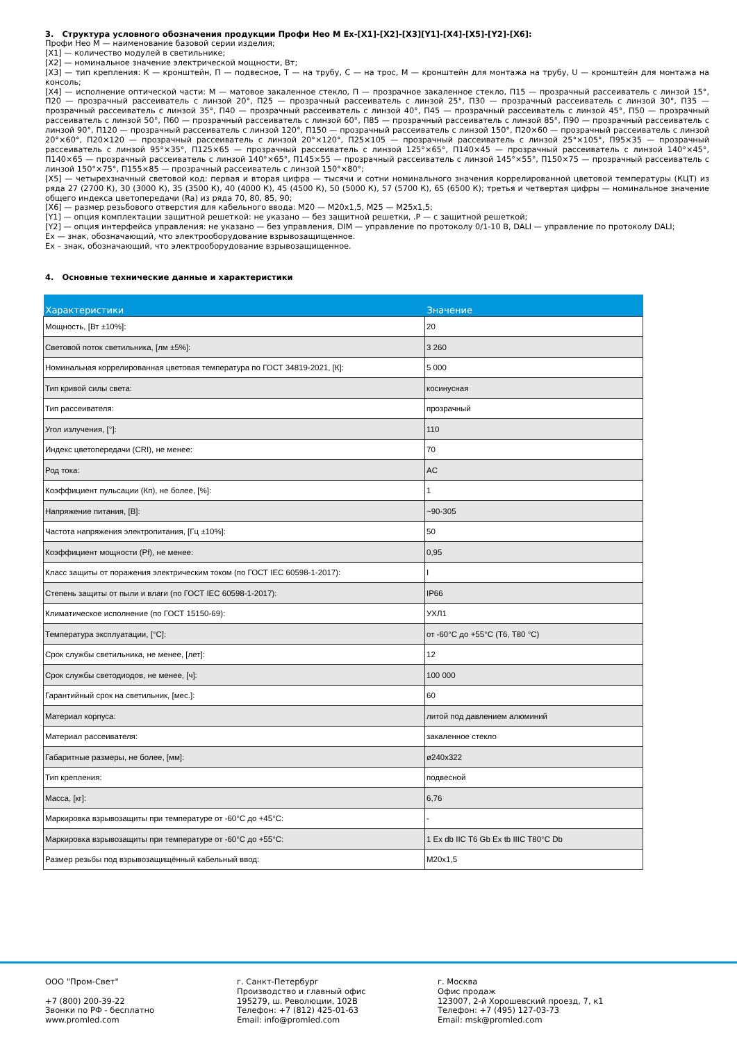3. Структура условного обозначения продукции Профи Нео М Ex-[X1]-[X2]-[X3][Y1]-[X4]-[X5]-[Y2]-[X6]:
Профи Нео М — наименование базовой серии изделия;
[X1] — количество модулей в светильнике;
[X2] — номинальное значение электрической мощности, Вт;
[X3] — тип крепления: К — кронштейн, П — подвесное, Т — на трубу, С — на трос, М — кронштейн для монтажа на трубу, U — кронштейн для монтажа на консоль;
[X4] — исполнение оптической части: М — матовое закаленное стекло, П — прозрачное закаленное стекло, П15 — прозрачный рассеиватель с линзой 15°, П20 — прозрачный рассеиватель с линзой 20°, П25 — прозрачный рассеиватель с линзой 25°, П30 — прозрачный рассеиватель с линзой 30°, П35 — прозрачный рассеиватель с линзой 35°, П40 — прозрачный рассеиватель с линзой 40°, П45 — прозрачный рассеиватель с линзой 45°, П50 — прозрачный рассеиватель с линзой 50°, П60 — прозрачный рассеиватель с линзой 60°, П85 — прозрачный рассеиватель с линзой 85°, П90 — прозрачный рассеиватель с линзой 90°, П120 — прозрачный рассеиватель с линзой 120°, П150 — прозрачный рассеиватель с линзой 150°, П20×60 — прозрачный рассеиватель с линзой 20°×60°, П20×120 — прозрачный рассеиватель с линзой 20°×120°, П25×105 — прозрачный рассеиватель с линзой 25°×105°, П95×35 — прозрачный рассеиватель с линзой 95°×35°, П125×65 — прозрачный рассеиватель с линзой 125°×65°, П140×45 — прозрачный рассеиватель с линзой 140°×45°, П140×65 — прозрачный рассеиватель с линзой 140°×65°, П145×55 — прозрачный рассеиватель с линзой 145°×55°, П150×75 — прозрачный рассеиватель с линзой 150°×75°, П155×85 — прозрачный рассеиватель с линзой 150°×80°;
[X5] — четырехзначный световой код: первая и вторая цифра — тысячи и сотни номинального значения коррелированной цветовой температуры (КЦТ) из ряда 27 (2700 К), 30 (3000 К), 35 (3500 К), 40 (4000 К), 45 (4500 К), 50 (5000 К), 57 (5700 К), 65 (6500 К); третья и четвертая цифры — номинальное значение общего индекса цветопередачи (Ra) из ряда 70, 80, 85, 90;
[X6] — размер резьбового отверстия для кабельного ввода: М20 — М20х1,5, М25 — М25х1,5;
[Y1] — опция комплектации защитной решеткой: не указано — без защитной решетки, .Р — с защитной решеткой;
[Y2] — опция интерфейса управления: не указано — без управления, DIM — управление по протоколу 0/1-10 В, DALI — управление по протоколу DALI;
Ex — знак, обозначающий, что электрооборудование взрывозащищенное.
Ex – знак, обозначающий, что электрооборудование взрывозащищенное.
4. Основные технические данные и характеристики
| Характеристики | Значение |
| --- | --- |
| Мощность, [Вт ±10%]: | 20 |
| Световой поток светильника, [лм ±5%]: | 3 260 |
| Номинальная коррелированная цветовая температура по ГОСТ 34819-2021, [К]: | 5 000 |
| Тип кривой силы света: | косинусная |
| Тип рассеивателя: | прозрачный |
| Угол излучения, [°]: | 110 |
| Индекс цветопередачи (CRI), не менее: | 70 |
| Род тока: | AC |
| Коэффициент пульсации (Кп), не более, [%]: | 1 |
| Напряжение питания, [В]: | ~90-305 |
| Частота напряжения электропитания, [Гц ±10%]: | 50 |
| Коэффициент мощности (Pf), не менее: | 0,95 |
| Класс защиты от поражения электрическим током (по ГОСТ IEC 60598-1-2017): | I |
| Степень защиты от пыли и влаги (по ГОСТ IEC 60598-1-2017): | IP66 |
| Климатическое исполнение (по ГОСТ 15150-69): | УХЛ1 |
| Температура эксплуатации, [°C]: | от -60°C до +55°C (T6, T80 °C) |
| Срок службы светильника, не менее, [лет]: | 12 |
| Срок службы светодиодов, не менее, [ч]: | 100 000 |
| Гарантийный срок на светильник, [мес.]: | 60 |
| Материал корпуса: | литой под давлением алюминий |
| Материал рассеивателя: | закаленное стекло |
| Габаритные размеры, не более, [мм]: | ø240x322 |
| Тип крепления: | подвесной |
| Масса, [кг]: | 6,76 |
| Маркировка взрывозащиты при температуре от -60°C до +45°C: | - |
| Маркировка взрывозащиты при температуре от -60°C до +55°C: | 1 Ex db IIC T6 Gb Ex tb IIIC T80°C Db |
| Размер резьбы под взрывозащищённый кабельный ввод: | M20x1,5 |
ООО "Пром-Свет"
+7 (800) 200-39-22
Звонки по РФ - бесплатно
www.promled.com
г. Санкт-Петербург
Производство и главный офис
195279, ш. Революции, 102В
Телефон: +7 (812) 425-01-63
Email: info@promled.com
г. Москва
Офис продаж
123007, 2-й Хорошевский проезд, 7, к1
Телефон: +7 (495) 127-03-73
Email: msk@promled.com